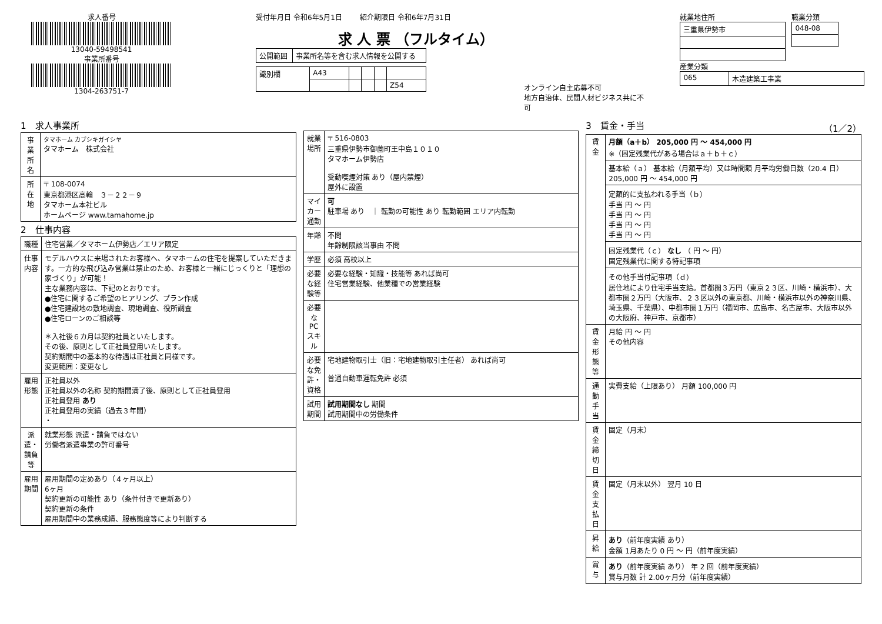求人番号
13040-59498541
事業所番号
1304-263751-7
受付年月日 令和6年5月1日 紹介期限日 令和6年7月31日
求 人 票 （フルタイム）
| 公開範囲 | 事業所名等を含む求人情報を公開する |
| 識別欄 | A43 | | | | |
| | | | | | Z54 |
オンライン自主応募不可
地方自治体、民間人材ビジネス共に不可
就業地住所
| 三重県伊勢市 |
職業分類
| 048-08 |
産業分類
| 065 | 木造建築工事業 |
1　求人事業所
| 事業所名 | タマホーム カブシキガイシヤ タマホーム 株式会社 |
| 所在地 | 〒 108-0074 東京都港区高輪 ３－２２－９ タマホーム本社ビル ホームページ www.tamahome.jp |
2　仕事内容
| 職種 | 住宅営業／タマホーム伊勢店／エリア限定 |
| 仕事内容 | モデルハウスに来場されたお客様へ、タマホームの住宅を提案していただきます。一方的な飛び込み営業は禁止のため、お客様と一緒にじっくりと「理想の家づくり」が可能！ 主な業務内容は、下記のとおりです。 ●住宅に関するご希望のヒアリング、プラン作成 ●住宅建設地の敷地調査、現地調査、役所調査 ●住宅ローンのご相談等 ＊入社後６カ月は契約社員といたします。 その後、原則として正社員登用いたします。 契約期間中の基本的な待遇は正社員と同様です。 変更範囲：変更なし |
| 雇用形態 | 正社員以外 正社員以外の名称 契約期間満了後、原則として正社員登用 正社員登用 あり 正社員登用の実績（過去３年間） ・ |
| 派遣・請負等 | 就業形態 派遣・請負ではない 労働者派遣事業の許可番号 |
| 雇用期間 | 雇用期間の定めあり（４ヶ月以上） 6ヶ月 契約更新の可能性 あり（条件付きで更新あり） 契約更新の条件 雇用期間中の業務成績、服務態度等により判断する |
| 就業場所 | 〒 516-0803 三重県伊勢市御薗町王中島１０１０ タマホーム伊勢店 受動喫煙対策 あり（屋内禁煙） 屋外に設置 |
| マイカー通勤 | 可 駐車場 あり ｜ 転勤の可能性 あり 転勤範囲 エリア内転勤 |
| 年齢 | 不問 年齢制限該当事由 不問 |
| 学歴 | 必須 高校以上 |
| 必要な経験等 | 必要な経験・知識・技能等 あれば尚可 住宅営業経験、他業種での営業経験 |
| 必要なPCスキル | |
| 必要な免許・資格 | 宅地建物取引士（旧：宅地建物取引主任者） あれば尚可 普通自動車運転免許 必須 |
| 試用期間 | 試用期間なし 期間 試用期間中の労働条件 |
3　賃金・手当 （1／2）
| 賃金 | 月額（a＋b） 205,000 円 〜 454,000 円 ※（固定残業代がある場合はａ＋ｂ＋ｃ） |
| | 基本給（ａ） 基本給（月額平均）又は時間額 月平均労働日数（20.4 日） 205,000 円 〜 454,000 円 |
| | 定額的に支払われる手当（ｂ） 手当 円 〜 円 手当 円 〜 円 手当 円 〜 円 手当 円 〜 円 |
| | 固定残業代（ｃ） なし （ 円 〜 円） 固定残業代に関する特記事項 |
| | その他手当付記事項（ｄ） 居住地により住宅手当支給。首都圏３万円（東京２３区、川崎・横浜市）、大都市圏２万円（大阪市、２３区以外の東京都、川崎・横浜市以外の神奈川県、埼玉県、千葉県）、中都市圏１万円（福岡市、広島市、名古屋市、大阪市以外の大阪府、神戸市、京都市） |
| 賃金形態等 | 月給 円 〜 円 その他内容 |
| 通勤手当 | 実費支給（上限あり） 月額 100,000 円 |
| 賃金締切日 | 固定（月末） |
| 賃金支払日 | 固定（月末以外） 翌月 10 日 |
| 昇給 | あり （前年度実績 あり） 金額 1月あたり 0 円 〜 円（前年度実績） |
| 賞与 | あり （前年度実績 あり） 年 2 回（前年度実績） 賞与月数 計 2.00ヶ月分（前年度実績） |